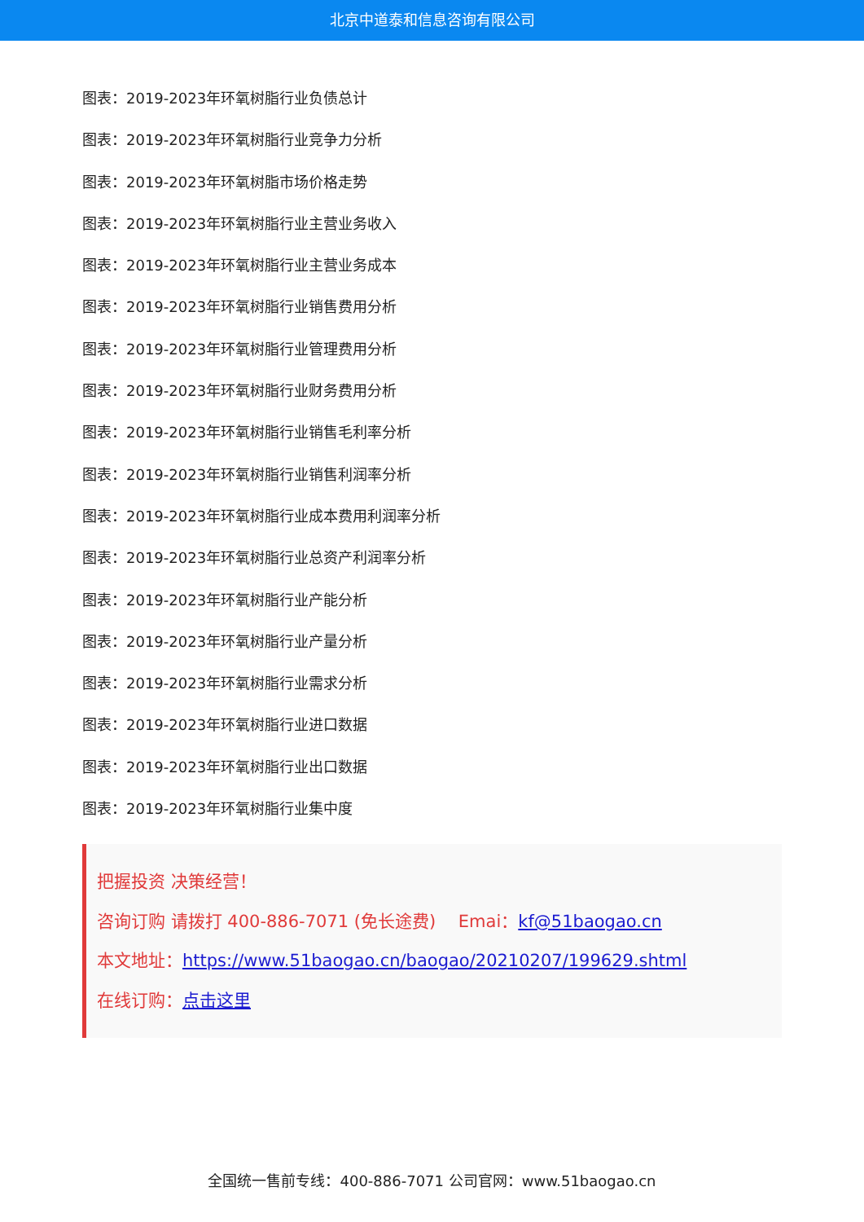北京中道泰和信息咨询有限公司
图表：2019-2023年环氧树脂行业负债总计
图表：2019-2023年环氧树脂行业竞争力分析
图表：2019-2023年环氧树脂市场价格走势
图表：2019-2023年环氧树脂行业主营业务收入
图表：2019-2023年环氧树脂行业主营业务成本
图表：2019-2023年环氧树脂行业销售费用分析
图表：2019-2023年环氧树脂行业管理费用分析
图表：2019-2023年环氧树脂行业财务费用分析
图表：2019-2023年环氧树脂行业销售毛利率分析
图表：2019-2023年环氧树脂行业销售利润率分析
图表：2019-2023年环氧树脂行业成本费用利润率分析
图表：2019-2023年环氧树脂行业总资产利润率分析
图表：2019-2023年环氧树脂行业产能分析
图表：2019-2023年环氧树脂行业产量分析
图表：2019-2023年环氧树脂行业需求分析
图表：2019-2023年环氧树脂行业进口数据
图表：2019-2023年环氧树脂行业出口数据
图表：2019-2023年环氧树脂行业集中度
把握投资 决策经营！
咨询订购 请拨打 400-886-7071 (免长途费)　 Emai：kf@51baogao.cn
本文地址：https://www.51baogao.cn/baogao/20210207/199629.shtml
在线订购：点击这里
全国统一售前专线：400-886-7071 公司官网：www.51baogao.cn